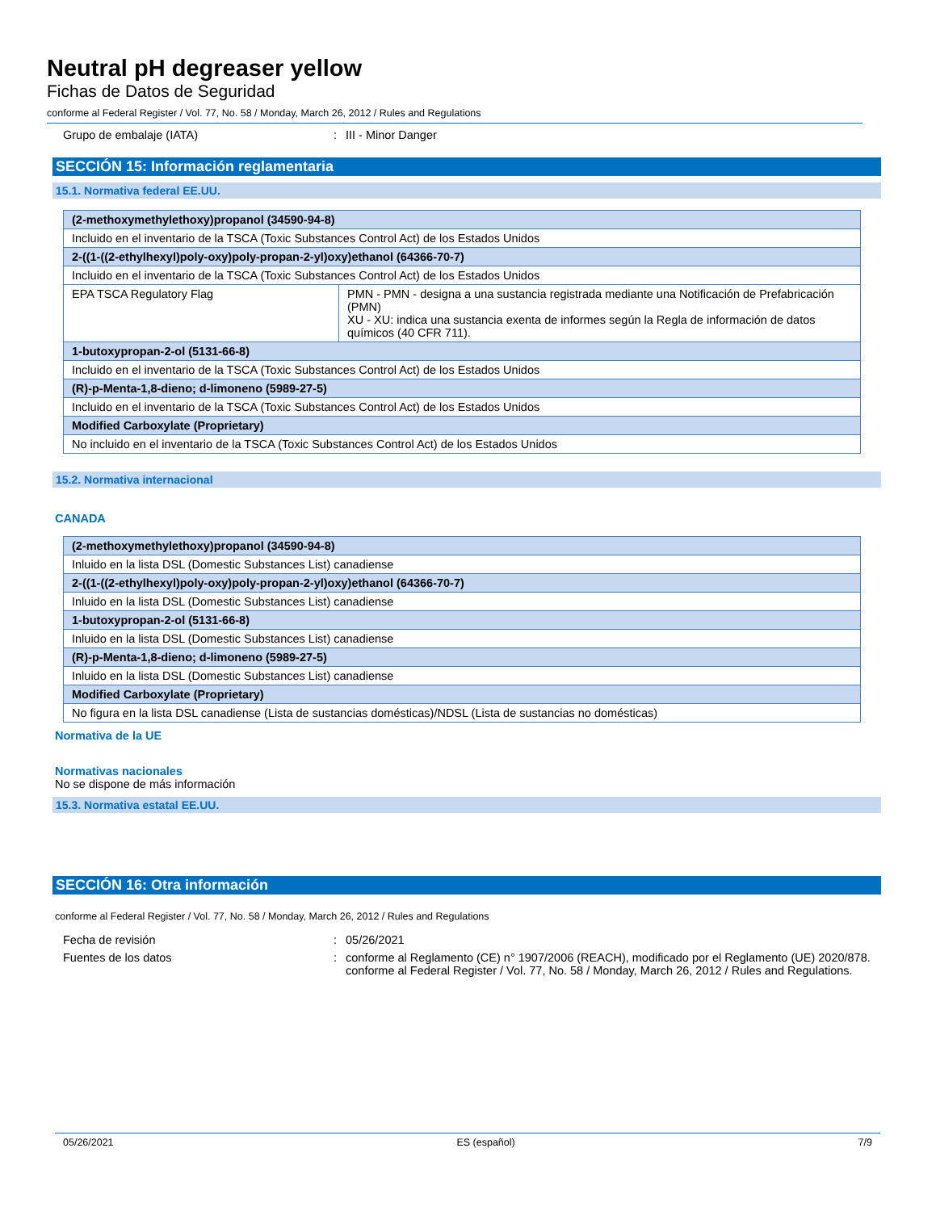Neutral pH degreaser yellow
Fichas de Datos de Seguridad
conforme al Federal Register / Vol. 77, No. 58 / Monday, March 26, 2012 / Rules and Regulations
Grupo de embalaje (IATA): III - Minor Danger
SECCIÓN 15: Información reglamentaria
15.1. Normativa federal EE.UU.
| (2-methoxymethylethoxy)propanol (34590-94-8) | |
| --- | --- |
| Incluido en el inventario de la TSCA (Toxic Substances Control Act) de los Estados Unidos | |
| 2-((1-((2-ethylhexyl)poly-oxy)poly-propan-2-yl)oxy)ethanol (64366-70-7) | |
| Incluido en el inventario de la TSCA (Toxic Substances Control Act) de los Estados Unidos | |
| EPA TSCA Regulatory Flag | PMN - PMN - designa a una sustancia registrada mediante una Notificación de Prefabricación (PMN) XU - XU: indica una sustancia exenta de informes según la Regla de información de datos químicos (40 CFR 711). |
| 1-butoxypropan-2-ol (5131-66-8) | |
| Incluido en el inventario de la TSCA (Toxic Substances Control Act) de los Estados Unidos | |
| (R)-p-Menta-1,8-dieno; d-limoneno (5989-27-5) | |
| Incluido en el inventario de la TSCA (Toxic Substances Control Act) de los Estados Unidos | |
| Modified Carboxylate (Proprietary) | |
| No incluido en el inventario de la TSCA (Toxic Substances Control Act) de los Estados Unidos | |
15.2. Normativa internacional
CANADA
| (2-methoxymethylethoxy)propanol (34590-94-8) |
| --- |
| Inluido en la lista DSL (Domestic Substances List) canadiense |
| 2-((1-((2-ethylhexyl)poly-oxy)poly-propan-2-yl)oxy)ethanol (64366-70-7) |
| Inluido en la lista DSL (Domestic Substances List) canadiense |
| 1-butoxypropan-2-ol (5131-66-8) |
| Inluido en la lista DSL (Domestic Substances List) canadiense |
| (R)-p-Menta-1,8-dieno; d-limoneno (5989-27-5) |
| Inluido en la lista DSL (Domestic Substances List) canadiense |
| Modified Carboxylate (Proprietary) |
| No figura en la lista DSL canadiense (Lista de sustancias domésticas)/NDSL (Lista de sustancias no domésticas) |
Normativa de la UE
Normativas nacionales
No se dispone de más información
15.3. Normativa estatal EE.UU.
SECCIÓN 16: Otra información
conforme al Federal Register / Vol. 77, No. 58 / Monday, March 26, 2012 / Rules and Regulations
Fecha de revisión: 05/26/2021
Fuentes de los datos: conforme al Reglamento (CE) n° 1907/2006 (REACH), modificado por el Reglamento (UE) 2020/878. conforme al Federal Register / Vol. 77, No. 58 / Monday, March 26, 2012 / Rules and Regulations.
05/26/2021 ES (español) 7/9